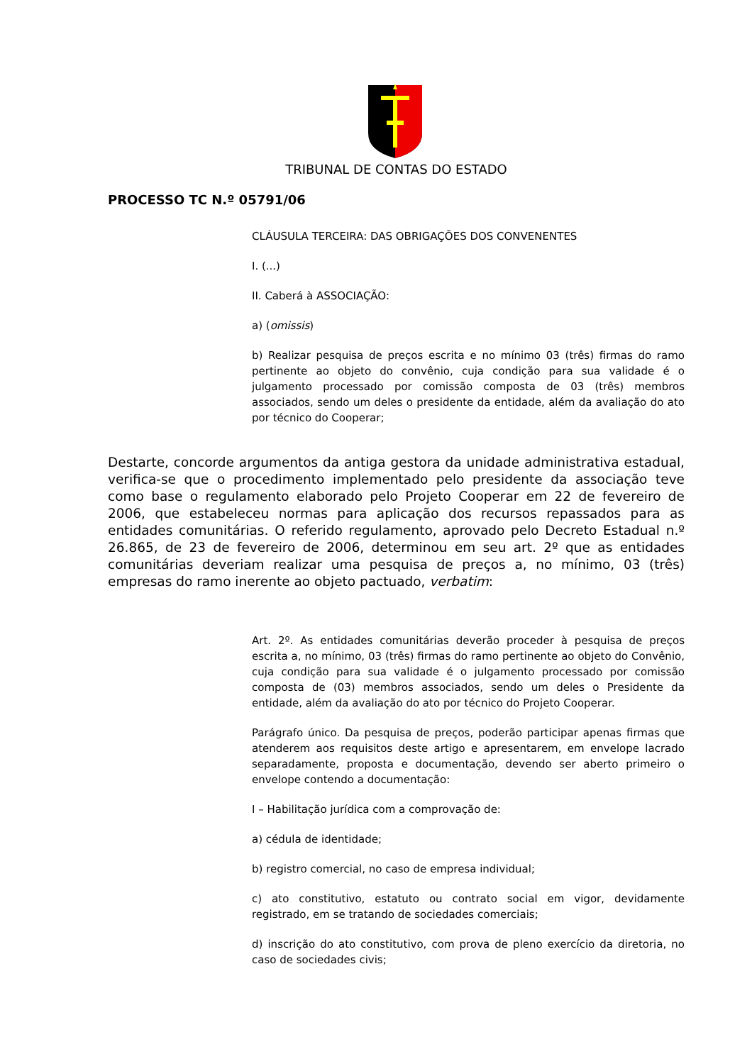TRIBUNAL DE CONTAS DO ESTADO
PROCESSO TC N.º 05791/06
CLÁUSULA TERCEIRA: DAS OBRIGAÇÕES DOS CONVENENTES
I. (...)
II. Caberá à ASSOCIAÇÃO:
a) (omissis)
b) Realizar pesquisa de preços escrita e no mínimo 03 (três) firmas do ramo pertinente ao objeto do convênio, cuja condição para sua validade é o julgamento processado por comissão composta de 03 (três) membros associados, sendo um deles o presidente da entidade, além da avaliação do ato por técnico do Cooperar;
Destarte, concorde argumentos da antiga gestora da unidade administrativa estadual, verifica-se que o procedimento implementado pelo presidente da associação teve como base o regulamento elaborado pelo Projeto Cooperar em 22 de fevereiro de 2006, que estabeleceu normas para aplicação dos recursos repassados para as entidades comunitárias. O referido regulamento, aprovado pelo Decreto Estadual n.º 26.865, de 23 de fevereiro de 2006, determinou em seu art. 2º que as entidades comunitárias deveriam realizar uma pesquisa de preços a, no mínimo, 03 (três) empresas do ramo inerente ao objeto pactuado, verbatim:
Art. 2º. As entidades comunitárias deverão proceder à pesquisa de preços escrita a, no mínimo, 03 (três) firmas do ramo pertinente ao objeto do Convênio, cuja condição para sua validade é o julgamento processado por comissão composta de (03) membros associados, sendo um deles o Presidente da entidade, além da avaliação do ato por técnico do Projeto Cooperar.
Parágrafo único. Da pesquisa de preços, poderão participar apenas firmas que atenderem aos requisitos deste artigo e apresentarem, em envelope lacrado separadamente, proposta e documentação, devendo ser aberto primeiro o envelope contendo a documentação:
I – Habilitação jurídica com a comprovação de:
a) cédula de identidade;
b) registro comercial, no caso de empresa individual;
c) ato constitutivo, estatuto ou contrato social em vigor, devidamente registrado, em se tratando de sociedades comerciais;
d) inscrição do ato constitutivo, com prova de pleno exercício da diretoria, no caso de sociedades civis;